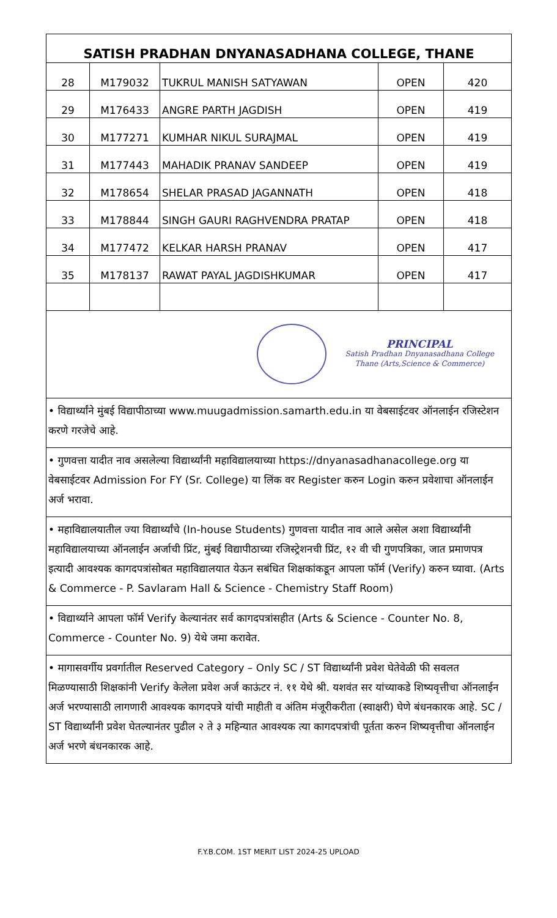| SATISH PRADHAN DNYANASADHANA COLLEGE, THANE | | | | |
| 28 | M179032 | TUKRUL MANISH SATYAWAN | OPEN | 420 |
| 29 | M176433 | ANGRE PARTH JAGDISH | OPEN | 419 |
| 30 | M177271 | KUMHAR NIKUL SURAJMAL | OPEN | 419 |
| 31 | M177443 | MAHADIK PRANAV SANDEEP | OPEN | 419 |
| 32 | M178654 | SHELAR PRASAD JAGANNATH | OPEN | 418 |
| 33 | M178844 | SINGH GAURI RAGHVENDRA PRATAP | OPEN | 418 |
| 34 | M177472 | KELKAR HARSH PRANAV | OPEN | 417 |
| 35 | M178137 | RAWAT PAYAL JAGDISHKUMAR | OPEN | 417 |
| PRINCIPAL Satish Pradhan Dnyanasadhana College Thane (Arts,Science & Commerce) | | | | |
| • विद्यार्थ्यांने मुंबई विद्यापीठाच्या www.muugadmission.samarth.edu.in या वेबसाईटवर ऑनलाईन रजिस्टेशन करणे गरजेचे आहे. | | | | |
| • गुणवत्ता यादीत नाव असलेल्या विद्यार्थ्यांनी महाविद्यालयाच्या https://dnyanasadhanacollege.org या वेबसाईटवर Admission For FY (Sr. College) या लिंक वर Register करुन Login करुन प्रवेशाचा ऑनलाईन अर्ज भरावा. | | | | |
| • महाविद्यालयातील ज्या विद्यार्थ्यांचे (In-house Students) गुणवत्ता यादीत नाव आले असेल अशा विद्यार्थ्यांनी महाविद्यालयाच्या ऑनलाईन अर्जाची प्रिंट, मुंबई विद्यापीठाच्या रजिस्ट्रेशनची प्रिंट, १२ वी ची गुणपत्रिका, जात प्रमाणपत्र इत्यादी आवश्यक कागदपत्रांसोबत महाविद्यालयात येऊन सबंधित शिक्षकांकडून आपला फॉर्म (Verify) करुन घ्यावा. (Arts & Commerce - P. Savlaram Hall & Science - Chemistry Staff Room) | | | | |
| • विद्यार्थ्याने आपला फॉर्म Verify केल्यानंतर सर्व कागदपत्रांसहीत (Arts & Science - Counter No. 8, Commerce - Counter No. 9) येथे जमा करावेत. | | | | |
| • मागासवर्गीय प्रवर्गातील Reserved Category – Only SC / ST विद्यार्थ्यांनी प्रवेश घेतेवेळी फी सवलत मिळण्यासाठी शिक्षकांनी Verify केलेला प्रवेश अर्ज काऊंटर नं. ११ येथे श्री. यशवंत सर यांच्याकडे शिष्यवृत्तीचा ऑनलाईन अर्ज भरण्यासाठी लागणारी आवश्यक कागदपत्रे यांची माहीती व अंतिम मंजूरीकरीता (स्वाक्षरी) घेणे बंधनकारक आहे. SC / ST विद्यार्थ्यांनी प्रवेश घेतल्यानंतर पुढील २ ते ३ महिन्यात आवश्यक त्या कागदपत्रांची पूर्तता करुन शिष्यवृत्तीचा ऑनलाईन अर्ज भरणे बंधनकारक आहे. | | | | |
F.Y.B.COM. 1ST MERIT LIST 2024-25 UPLOAD